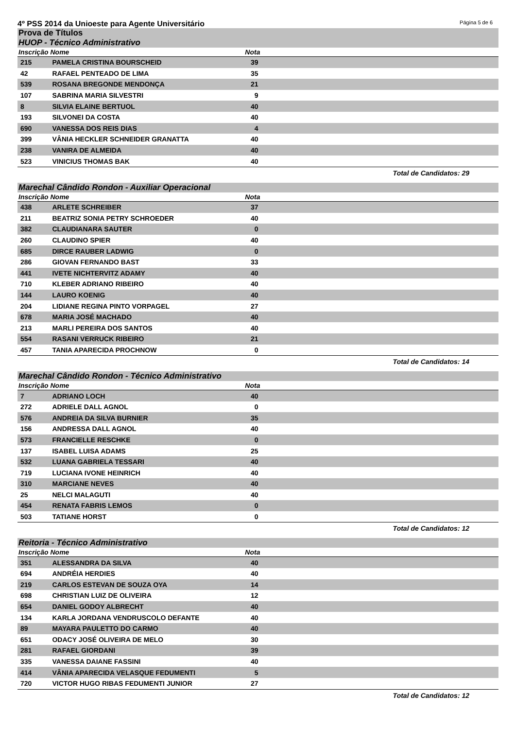4º PSS 2014 da Unioeste para Agente Universitário Página 5 de 6
Prova de Títulos
HUOP - Técnico Administrativo
| Inscrição | Nome | Nota | |
| --- | --- | --- | --- |
| 215 | PAMELA CRISTINA BOURSCHEID | 39 | |
| 42 | RAFAEL PENTEADO DE LIMA | 35 | |
| 539 | ROSANA BREGONDE MENDONÇA | 21 | |
| 107 | SABRINA MARIA SILVESTRI | 9 | |
| 8 | SILVIA ELAINE BERTUOL | 40 | |
| 193 | SILVONEI DA COSTA | 40 | |
| 690 | VANESSA DOS REIS DIAS | 4 | |
| 399 | VÂNIA HECKLER SCHNEIDER GRANATTA | 40 | |
| 238 | VANIRA DE ALMEIDA | 40 | |
| 523 | VINICIUS THOMAS BAK | 40 | |
Total de Candidatos: 29
Marechal Cândido Rondon - Auxiliar Operacional
| Inscrição | Nome | Nota | |
| --- | --- | --- | --- |
| 438 | ARLETE SCHREIBER | 37 | |
| 211 | BEATRIZ SONIA PETRY SCHROEDER | 40 | |
| 382 | CLAUDIANARA SAUTER | 0 | |
| 260 | CLAUDINO SPIER | 40 | |
| 685 | DIRCE RAUBER LADWIG | 0 | |
| 286 | GIOVAN FERNANDO BAST | 33 | |
| 441 | IVETE NICHTERVITZ ADAMY | 40 | |
| 710 | KLEBER ADRIANO RIBEIRO | 40 | |
| 144 | LAURO KOENIG | 40 | |
| 204 | LIDIANE REGINA PINTO VORPAGEL | 27 | |
| 678 | MARIA JOSÉ MACHADO | 40 | |
| 213 | MARLI PEREIRA DOS SANTOS | 40 | |
| 554 | RASANI VERRUCK RIBEIRO | 21 | |
| 457 | TANIA APARECIDA PROCHNOW | 0 | |
Total de Candidatos: 14
Marechal Cândido Rondon - Técnico Administrativo
| Inscrição | Nome | Nota | |
| --- | --- | --- | --- |
| 7 | ADRIANO LOCH | 40 | |
| 272 | ADRIELE DALL AGNOL | 0 | |
| 576 | ANDREIA DA SILVA BURNIER | 35 | |
| 156 | ANDRESSA DALL AGNOL | 40 | |
| 573 | FRANCIELLE RESCHKE | 0 | |
| 137 | ISABEL LUISA ADAMS | 25 | |
| 532 | LUANA GABRIELA TESSARI | 40 | |
| 719 | LUCIANA IVONE HEINRICH | 40 | |
| 310 | MARCIANE NEVES | 40 | |
| 25 | NELCI MALAGUTI | 40 | |
| 454 | RENATA FABRIS LEMOS | 0 | |
| 503 | TATIANE HORST | 0 | |
Total de Candidatos: 12
Reitoria - Técnico Administrativo
| Inscrição | Nome | Nota | |
| --- | --- | --- | --- |
| 351 | ALESSANDRA DA SILVA | 40 | |
| 694 | ANDRÉIA HERDIES | 40 | |
| 219 | CARLOS ESTEVAN DE SOUZA OYA | 14 | |
| 698 | CHRISTIAN LUIZ DE OLIVEIRA | 12 | |
| 654 | DANIEL GODOY ALBRECHT | 40 | |
| 134 | KARLA JORDANA VENDRUSCOLO DEFANTE | 40 | |
| 89 | MAYARA PAULETTO DO CARMO | 40 | |
| 651 | ODACY JOSÉ OLIVEIRA DE MELO | 30 | |
| 281 | RAFAEL GIORDANI | 39 | |
| 335 | VANESSA DAIANE FASSINI | 40 | |
| 414 | VÂNIA APARECIDA VELASQUE FEDUMENTI | 5 | |
| 720 | VICTOR HUGO RIBAS FEDUMENTI JUNIOR | 27 | |
Total de Candidatos: 12